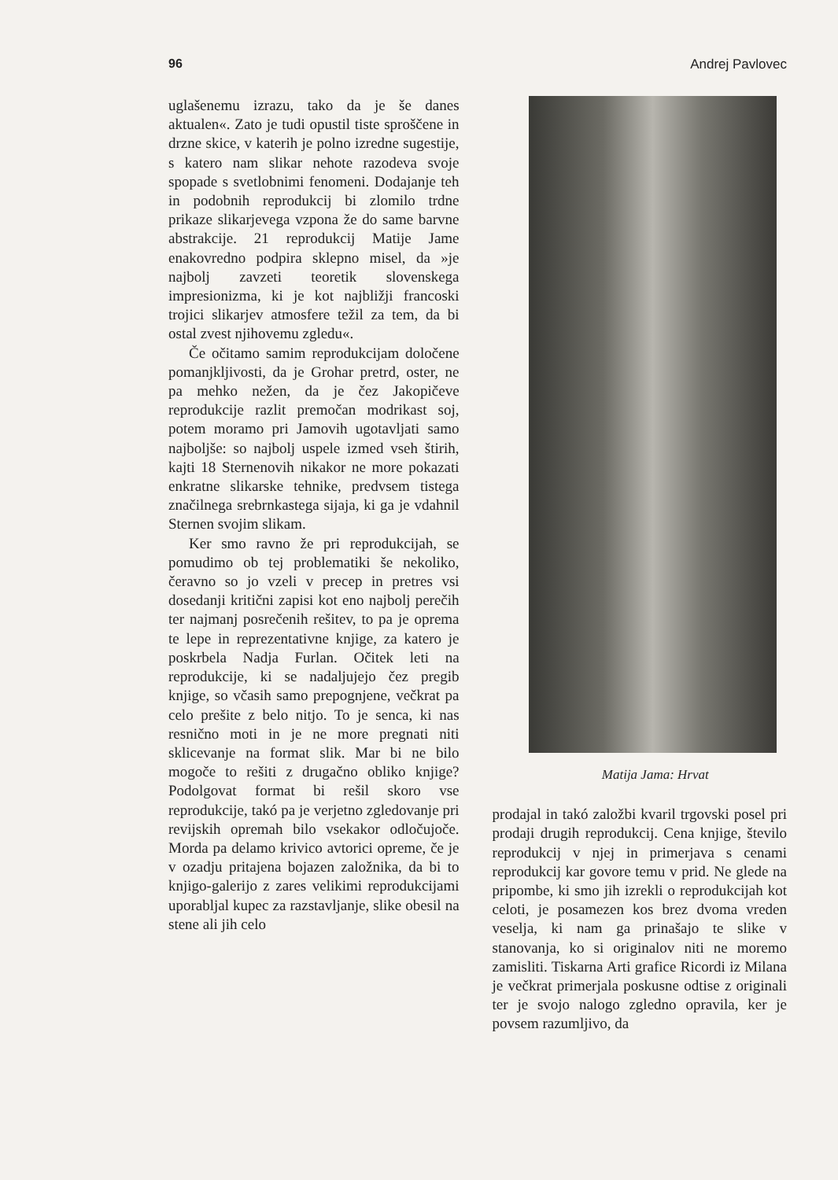96 Andrej Pavlovec
uglašenemu izrazu, tako da je še danes aktualen«. Zato je tudi opustil tiste sproščene in drzne skice, v katerih je polno izredne sugestije, s katero nam slikar nehote razodeva svoje spopade s svetlobnimi fenomeni. Dodajanje teh in podobnih reprodukcij bi zlomilo trdne prikaze slikarjevega vzpona že do same barvne abstrakcije. 21 reprodukcij Matije Jame enakovredno podpira sklepno misel, da »je najbolj zavzeti teoretik slovenskega impresionizma, ki je kot najbližji francoski trojici slikarjev atmosfere težil za tem, da bi ostal zvest njihovemu zgledu«.
Če očitamo samim reprodukcijam določene pomanjkljivosti, da je Grohar pretrd, oster, ne pa mehko nežen, da je čez Jakopičeve reprodukcije razlit premočan modrikast soj, potem moramo pri Jamovih ugotavljati samo najboljše: so najbolj uspele izmed vseh štirih, kajti 18 Sternenovih nikakor ne more pokazati enkratne slikarske tehnike, predvsem tistega značilnega srebrnkastega sijaja, ki ga je vdahnil Sternen svojim slikam.
Ker smo ravno že pri reprodukcijah, se pomudimo ob tej problematiki še nekoliko, čeravno so jo vzeli v precep in pretres vsi dosedanji kritični zapisi kot eno najbolj perečih ter najmanj posrečenih rešitev, to pa je oprema te lepe in reprezentativne knjige, za katero je poskrbela Nadja Furlan. Očitek leti na reprodukcije, ki se nadaljujejo čez pregib knjige, so včasih samo prepognjene, večkrat pa celo prešite z belo nitjo. To je senca, ki nas resnično moti in je ne more pregnati niti sklicevanje na format slik. Mar bi ne bilo mogoče to rešiti z drugačno obliko knjige? Podolgovat format bi rešil skoro vse reprodukcije, takó pa je verjetno zgledovanje pri revijskih opremah bilo vsekakor odločujoče. Morda pa delamo krivico avtorici opreme, če je v ozadju pritajena bojazen založnika, da bi to knjigo-galerijo z zares velikimi reprodukcijami uporabljal kupec za razstavljanje, slike obesil na stene ali jih celo
Matija Jama: Hrvat
prodajal in takó založbi kvaril trgovski posel pri prodaji drugih reprodukcij. Cena knjige, število reprodukcij v njej in primerjava s cenami reprodukcij kar govore temu v prid. Ne glede na pripombe, ki smo jih izrekli o reprodukcijah kot celoti, je posamezen kos brez dvoma vreden veselja, ki nam ga prinašajo te slike v stanovanja, ko si originalov niti ne moremo zamisliti. Tiskarna Arti grafice Ricordi iz Milana je večkrat primerjala poskusne odtise z originali ter je svojo nalogo zgledno opravila, ker je povsem razumljivo, da